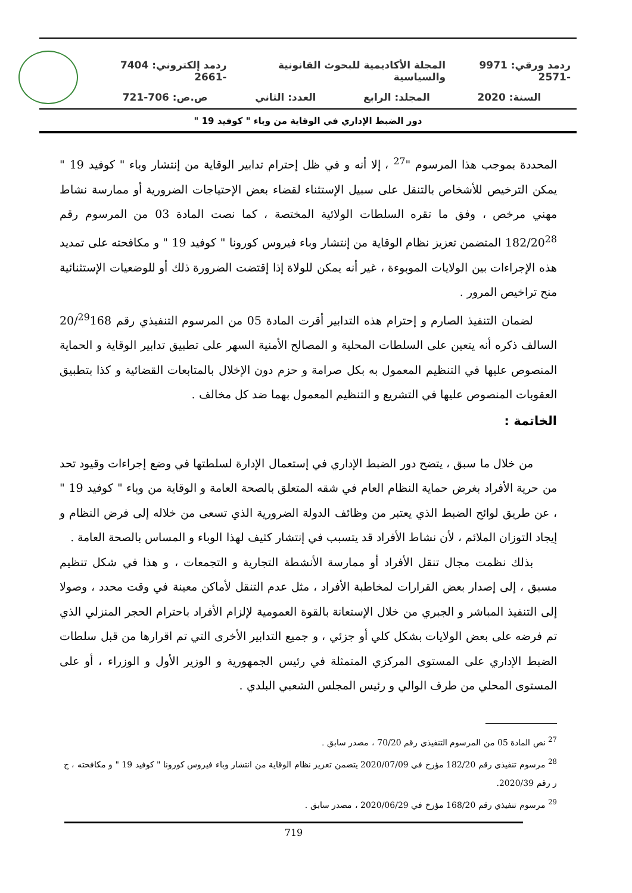ردمد ورقي: 9971 -2571 المجلة الأكاديمية للبحوث القانونية والسياسية ردمد إلكتروني: 7404 -2661
السنة: 2020 المجلد: الرابع العدد: الثاني ص.ص: 706-721
دور الضبط الإداري في الوقاية من وباء " كوفيد 19 "
المحددة بموجب هذا المرسوم "<sup>27</sup> ، إلا أنه و في ظل إحترام تدابير الوقاية من إنتشار وباء " كوفيد 19 " يمكن الترخيص للأشخاص بالتنقل على سبيل الإستثناء لقضاء بعض الإحتياجات الضرورية أو ممارسة نشاط مهني مرخص ، وفق ما تقره السلطات الولائية المختصة ، كما نصت المادة 03 من المرسوم رقم 182/20<sup>28</sup> المتضمن تعزيز نظام الوقاية من إنتشار وباء فيروس كورونا " كوفيد 19 " و مكافحته على تمديد هذه الإجراءات بين الولايات الموبوءة ، غير أنه يمكن للولاة إذا إقتضت الضرورة ذلك أو للوضعيات الإستثنائية منح تراخيص المرور .
لضمان التنفيذ الصارم و إحترام هذه التدابير أقرت المادة 05 من المرسوم التنفيذي رقم 20/<sup>29</sup>168 السالف ذكره أنه يتعين على السلطات المحلية و المصالح الأمنية السهر على تطبيق تدابير الوقاية و الحماية المنصوص عليها في التنظيم المعمول به بكل صرامة و حزم دون الإخلال بالمتابعات القضائية و كذا بتطبيق العقوبات المنصوص عليها في التشريع و التنظيم المعمول بهما ضد كل مخالف .
الخاتمة :
من خلال ما سبق ، يتضح دور الضبط الإداري في إستعمال الإدارة لسلطتها في وضع إجراءات وقيود تحد من حرية الأفراد بغرض حماية النظام العام في شقه المتعلق بالصحة العامة و الوقاية من وباء " كوفيد 19 " ، عن طريق لوائح الضبط الذي يعتبر من وظائف الدولة الضرورية الذي تسعى من خلاله إلى فرض النظام و إيجاد التوزان الملائم ، لأن نشاط الأفراد قد يتسبب في إنتشار كثيف لهذا الوباء و المساس بالصحة العامة .
بذلك نظمت مجال تنقل الأفراد أو ممارسة الأنشطة التجارية و التجمعات ، و هذا في شكل تنظيم مسبق ، إلى إصدار بعض القرارات لمخاطبة الأفراد ، مثل عدم التنقل لأماكن معينة في وقت محدد ، وصولا إلى التنفيذ المباشر و الجبري من خلال الإستعانة بالقوة العمومية لإلزام الأفراد باحترام الحجر المنزلي الذي تم فرضه على بعض الولايات بشكل كلي أو جزئي ، و جميع التدابير الأخرى التي تم اقرارها من قبل سلطات الضبط الإداري على المستوى المركزي المتمثلة في رئيس الجمهورية و الوزير الأول و الوزراء ، أو على المستوى المحلي من طرف الوالي و رئيس المجلس الشعبي البلدي .
<sup>27</sup> نص المادة 05 من المرسوم التنفيذي رقم 70/20 ، مصدر سابق .
<sup>28</sup> مرسوم تنفيذي رقم 182/20 مؤرخ في 2020/07/09 يتضمن تعزيز نظام الوقاية من انتشار وباء فيروس كورونا " كوفيد 19 " و مكافحته ، ج ر رقم 2020/39.
<sup>29</sup> مرسوم تنفيذي رقم 168/20 مؤرخ في 2020/06/29 ، مصدر سابق .
719